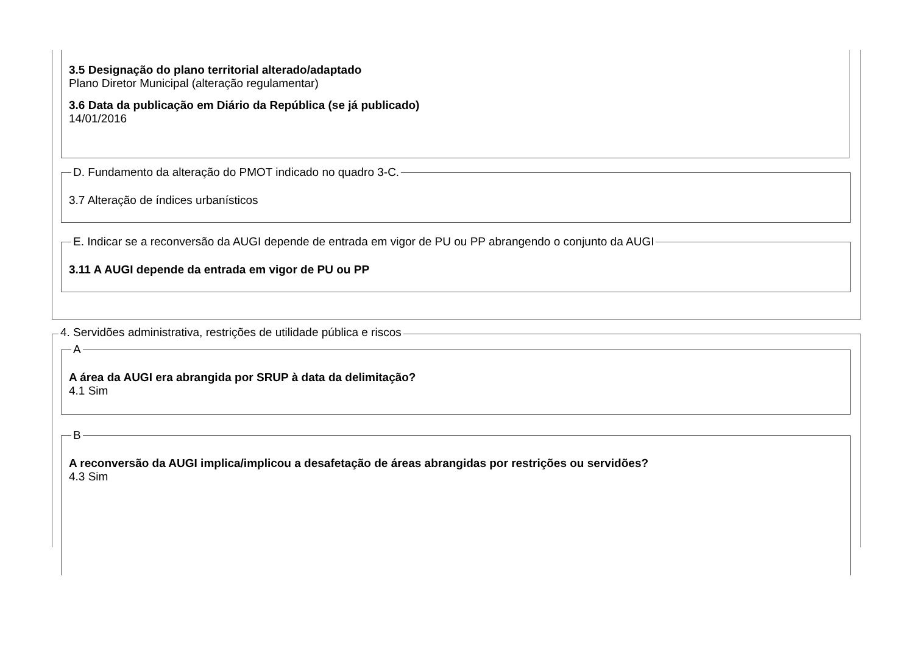3.5 Designação do plano territorial alterado/adaptado
Plano Diretor Municipal (alteração regulamentar)
3.6 Data da publicação em Diário da República (se já publicado)
14/01/2016
D. Fundamento da alteração do PMOT indicado no quadro 3-C.
3.7 Alteração de índices urbanísticos
E. Indicar se a reconversão da AUGI depende de entrada em vigor de PU ou PP abrangendo o conjunto da AUGI
3.11 A AUGI depende da entrada em vigor de PU ou PP
4. Servidões administrativa, restrições de utilidade pública e riscos
A
A área da AUGI era abrangida por SRUP à data da delimitação?
4.1 Sim
B
A reconversão da AUGI implica/implicou a desafetação de áreas abrangidas por restrições ou servidões?
4.3 Sim